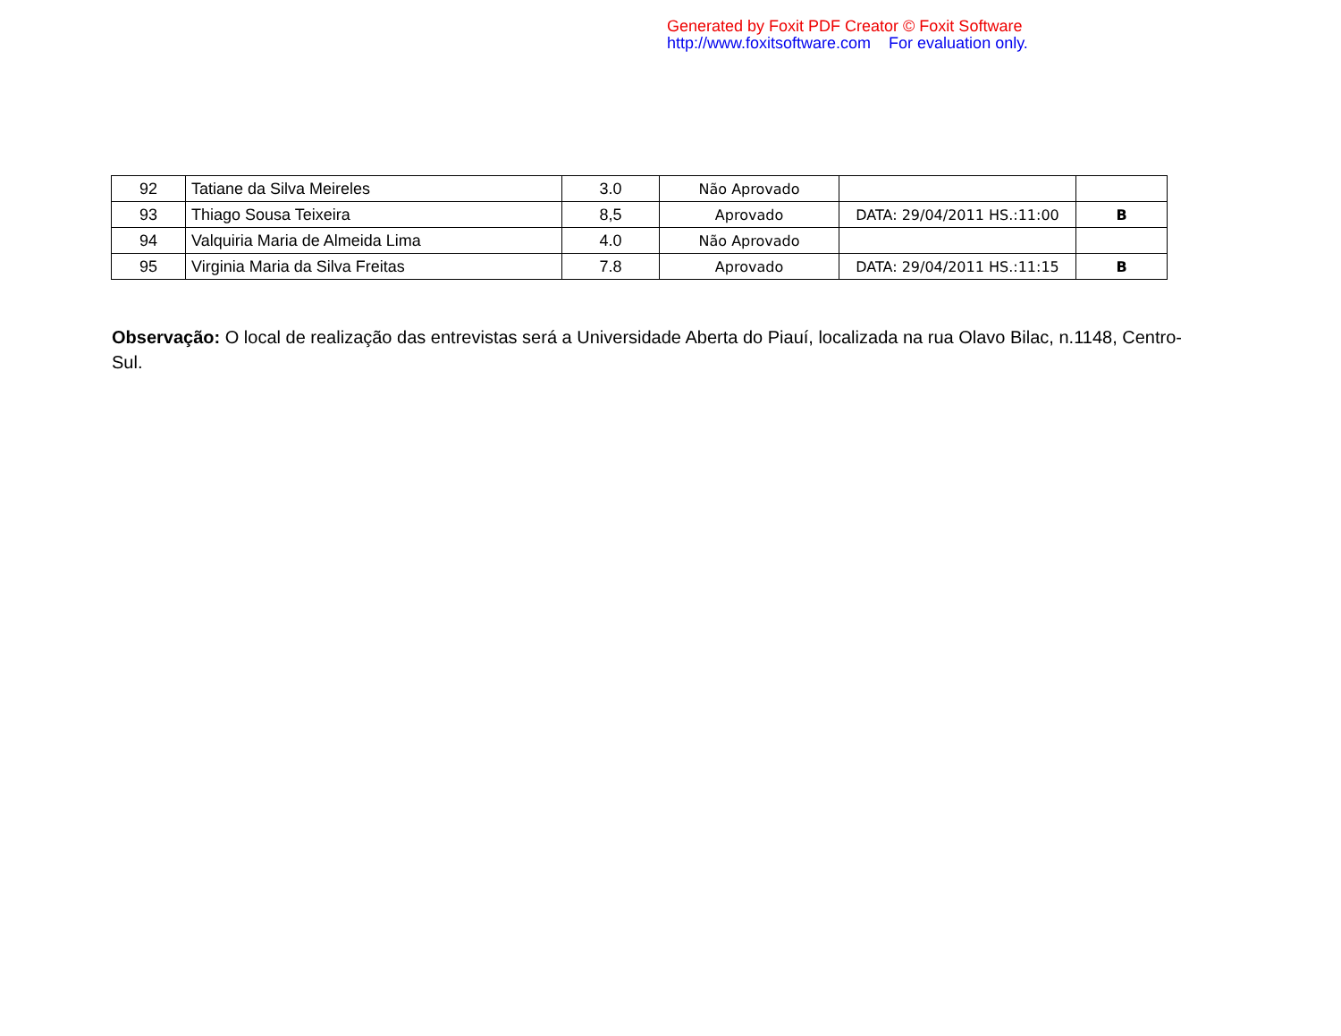Generated by Foxit PDF Creator © Foxit Software
http://www.foxitsoftware.com For evaluation only.
| 92 | Tatiane da Silva Meireles | 3.0 | Não Aprovado | | |
| 93 | Thiago Sousa Teixeira | 8,5 | Aprovado | DATA: 29/04/2011 HS.:11:00 | B |
| 94 | Valquiria Maria de Almeida Lima | 4.0 | Não Aprovado | | |
| 95 | Virginia Maria da Silva Freitas | 7.8 | Aprovado | DATA: 29/04/2011 HS.:11:15 | B |
Observação: O local de realização das entrevistas será a Universidade Aberta do Piauí, localizada na rua Olavo Bilac, n.1148, Centro-Sul.